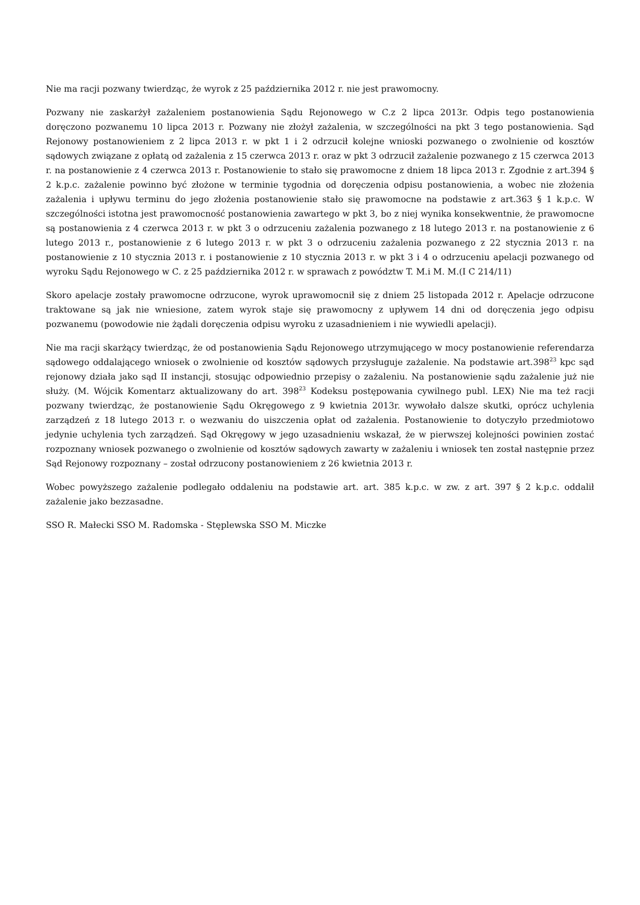Nie ma racji pozwany twierdząc, że wyrok z 25 października 2012 r. nie jest prawomocny.
Pozwany nie zaskarżył zażaleniem postanowienia Sądu Rejonowego w C.z 2 lipca 2013r. Odpis tego postanowienia doręczono pozwanemu 10 lipca 2013 r. Pozwany nie złożył zażalenia, w szczególności na pkt 3 tego postanowienia. Sąd Rejonowy postanowieniem z 2 lipca 2013 r. w pkt 1 i 2 odrzucił kolejne wnioski pozwanego o zwolnienie od kosztów sądowych związane z opłatą od zażalenia z 15 czerwca 2013 r. oraz w pkt 3 odrzucił zażalenie pozwanego z 15 czerwca 2013 r. na postanowienie z 4 czerwca 2013 r. Postanowienie to stało się prawomocne z dniem 18 lipca 2013 r. Zgodnie z art.394 § 2 k.p.c. zażalenie powinno być złożone w terminie tygodnia od doręczenia odpisu postanowienia, a wobec nie złożenia zażalenia i upływu terminu do jego złożenia postanowienie stało się prawomocne na podstawie z art.363 § 1 k.p.c. W szczególności istotna jest prawomocność postanowienia zawartego w pkt 3, bo z niej wynika konsekwentnie, że prawomocne są postanowienia z 4 czerwca 2013 r. w pkt 3 o odrzuceniu zażalenia pozwanego z 18 lutego 2013 r. na postanowienie z 6 lutego 2013 r., postanowienie z 6 lutego 2013 r. w pkt 3 o odrzuceniu zażalenia pozwanego z 22 stycznia 2013 r. na postanowienie z 10 stycznia 2013 r. i postanowienie z 10 stycznia 2013 r. w pkt 3 i 4 o odrzuceniu apelacji pozwanego od wyroku Sądu Rejonowego w C. z 25 października 2012 r. w sprawach z powództw T. M.i M. M.(I C 214/11)
Skoro apelacje zostały prawomocne odrzucone, wyrok uprawomocnił się z dniem 25 listopada 2012 r. Apelacje odrzucone traktowane są jak nie wniesione, zatem wyrok staje się prawomocny z upływem 14 dni od doręczenia jego odpisu pozwanemu (powodowie nie żądali doręczenia odpisu wyroku z uzasadnieniem i nie wywiedli apelacji).
Nie ma racji skarżący twierdząc, że od postanowienia Sądu Rejonowego utrzymującego w mocy postanowienie referendarza sądowego oddalającego wniosek o zwolnienie od kosztów sądowych przysługuje zażalenie. Na podstawie art.398<sup>23</sup> kpc sąd rejonowy działa jako sąd II instancji, stosując odpowiednio przepisy o zażaleniu. Na postanowienie sądu zażalenie już nie służy. (M. Wójcik Komentarz aktualizowany do art. 398<sup>23</sup> Kodeksu postępowania cywilnego publ. LEX) Nie ma też racji pozwany twierdząc, że postanowienie Sądu Okręgowego z 9 kwietnia 2013r. wywołało dalsze skutki, oprócz uchylenia zarządzeń z 18 lutego 2013 r. o wezwaniu do uiszczenia opłat od zażalenia. Postanowienie to dotyczyło przedmiotowo jedynie uchylenia tych zarządzeń. Sąd Okręgowy w jego uzasadnieniu wskazał, że w pierwszej kolejności powinien zostać rozpoznany wniosek pozwanego o zwolnienie od kosztów sądowych zawarty w zażaleniu i wniosek ten został następnie przez Sąd Rejonowy rozpoznany – został odrzucony postanowieniem z 26 kwietnia 2013 r.
Wobec powyższego zażalenie podlegało oddaleniu na podstawie art. art. 385 k.p.c. w zw. z art. 397 § 2 k.p.c. oddalił zażalenie jako bezzasadne.
SSO R. Małecki SSO M. Radomska - Stęplewska SSO M. Miczke